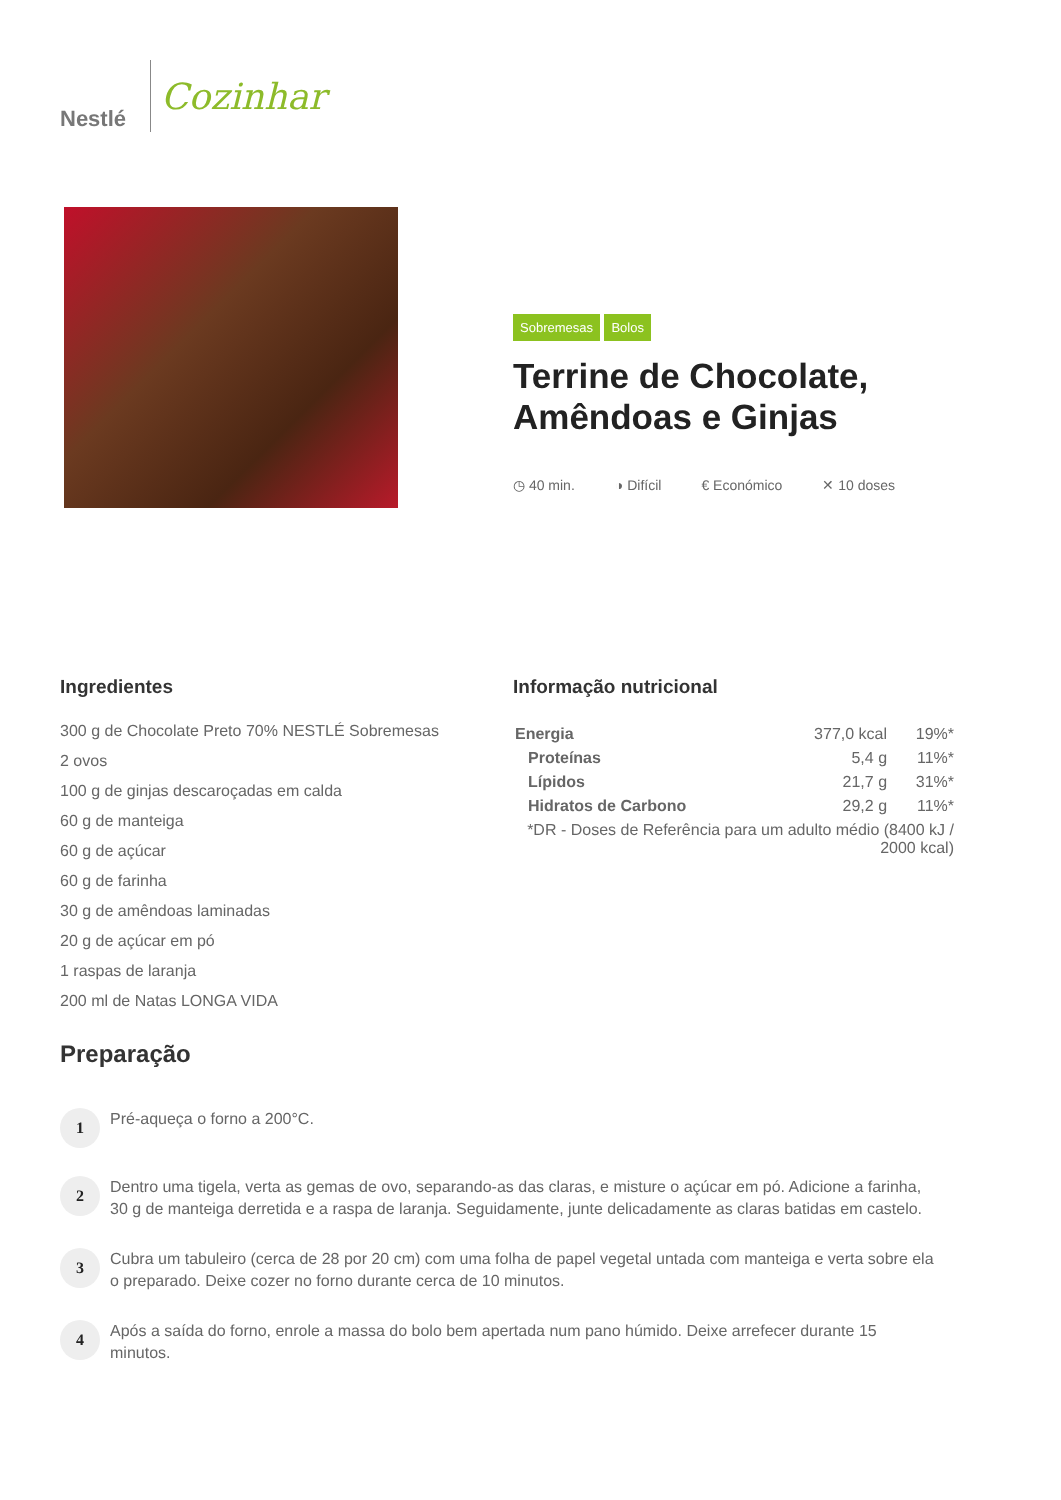Nestlé
Cozinhar
Sobremesas Bolos
Terrine de Chocolate, Amêndoas e Ginjas
◷ 40 min. ◑ Difícil € Económico ✕ 10 doses
Ingredientes
300 g de Chocolate Preto 70% NESTLÉ Sobremesas
2 ovos
100 g de ginjas descaroçadas em calda
60 g de manteiga
60 g de açúcar
60 g de farinha
30 g de amêndoas laminadas
20 g de açúcar em pó
1 raspas de laranja
200 ml de Natas LONGA VIDA
Informação nutricional
| Energia | 377,0 kcal | 19%* |
| Proteínas | 5,4 g | 11%* |
| Lípidos | 21,7 g | 31%* |
| Hidratos de Carbono | 29,2 g | 11%* |
| *DR - Doses de Referência para um adulto médio (8400 kJ / 2000 kcal) | | |
Preparação
1
Pré-aqueça o forno a 200°C.
2
Dentro uma tigela, verta as gemas de ovo, separando-as das claras, e misture o açúcar em pó. Adicione a farinha, 30 g de manteiga derretida e a raspa de laranja. Seguidamente, junte delicadamente as claras batidas em castelo.
3
Cubra um tabuleiro (cerca de 28 por 20 cm) com uma folha de papel vegetal untada com manteiga e verta sobre ela o preparado. Deixe cozer no forno durante cerca de 10 minutos.
4
Após a saída do forno, enrole a massa do bolo bem apertada num pano húmido. Deixe arrefecer durante 15 minutos.